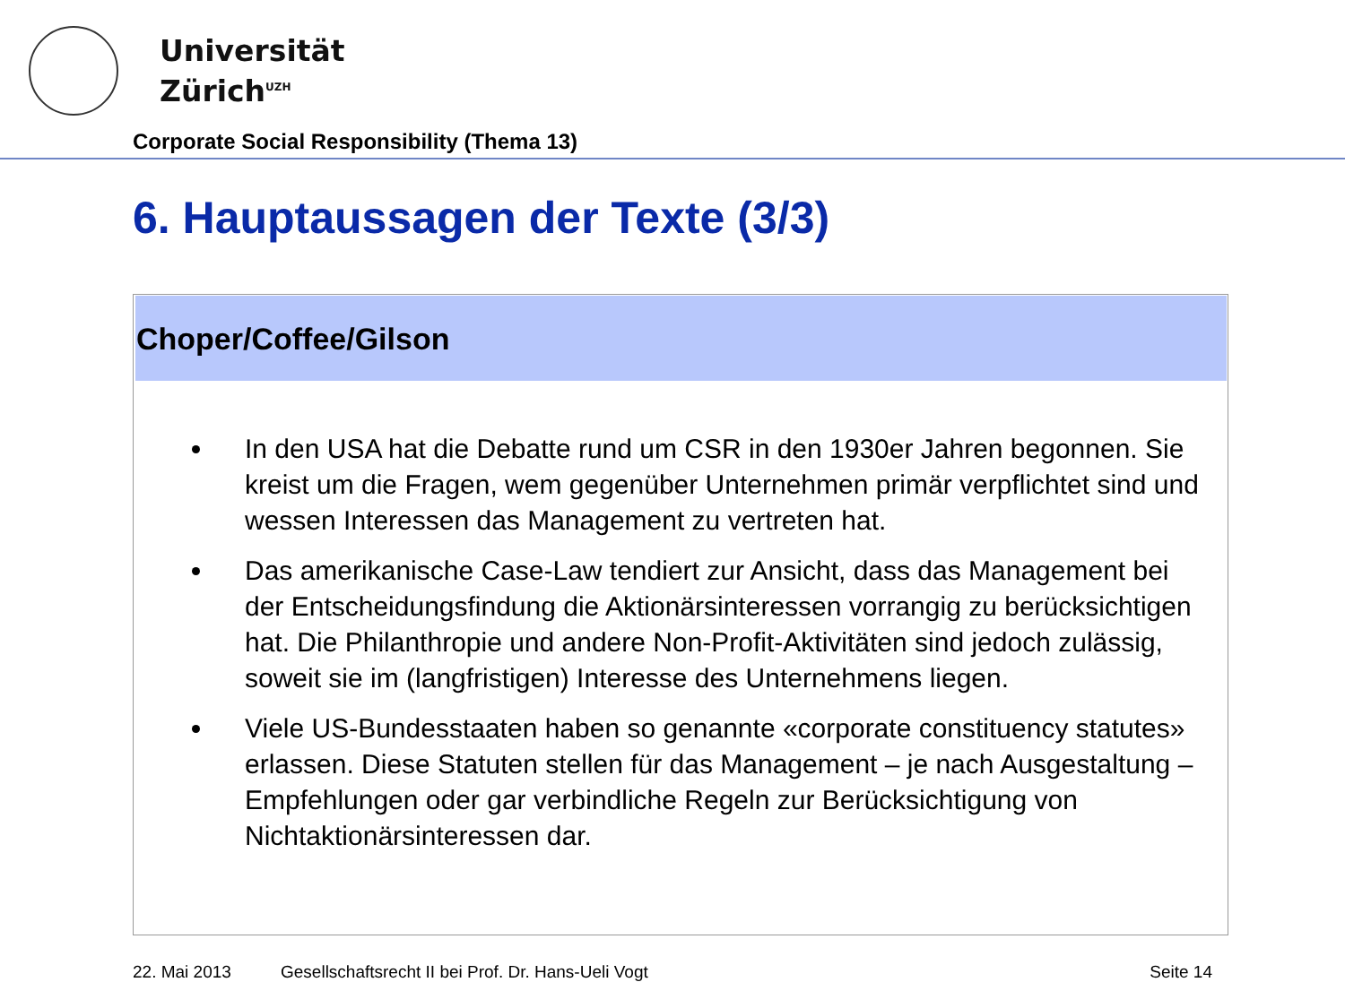Universität
Zürich<sup>UZH</sup>
Corporate Social Responsibility (Thema 13)
6. Hauptaussagen der Texte (3/3)
Choper/Coffee/Gilson
In den USA hat die Debatte rund um CSR in den 1930er Jahren begonnen. Sie kreist um die Fragen, wem gegenüber Unternehmen primär verpflichtet sind und wessen Interessen das Management zu vertreten hat.
Das amerikanische Case-Law tendiert zur Ansicht, dass das Management bei der Entscheidungsfindung die Aktionärsinteressen vorrangig zu berücksichtigen hat. Die Philanthropie und andere Non-Profit-Aktivitäten sind jedoch zulässig, soweit sie im (langfristigen) Interesse des Unternehmens liegen.
Viele US-Bundesstaaten haben so genannte «corporate constituency statutes» erlassen. Diese Statuten stellen für das Management – je nach Ausgestaltung – Empfehlungen oder gar verbindliche Regeln zur Berücksichtigung von Nichtaktionärsinteressen dar.
22. Mai 2013 Gesellschaftsrecht II bei Prof. Dr. Hans-Ueli Vogt Seite 14